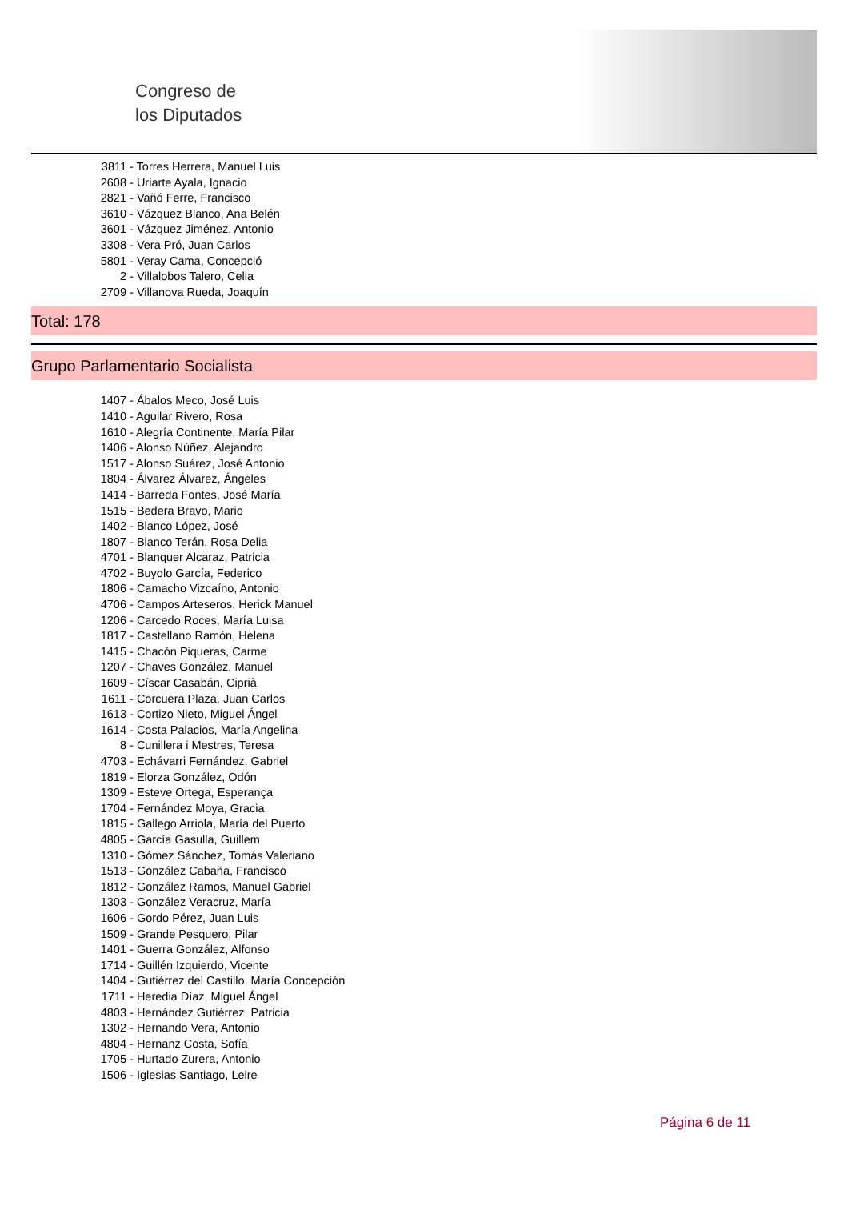Congreso de
los Diputados
3811 - Torres Herrera, Manuel Luis
2608 - Uriarte Ayala, Ignacio
2821 - Vañó Ferre, Francisco
3610 - Vázquez Blanco, Ana Belén
3601 - Vázquez Jiménez, Antonio
3308 - Vera Pró, Juan Carlos
5801 - Veray Cama, Concepció
2 - Villalobos Talero, Celia
2709 - Villanova Rueda, Joaquín
Total: 178
Grupo Parlamentario Socialista
1407 - Ábalos Meco, José Luis
1410 - Aguilar Rivero, Rosa
1610 - Alegría Continente, María Pilar
1406 - Alonso Núñez, Alejandro
1517 - Alonso Suárez, José Antonio
1804 - Álvarez Álvarez, Ángeles
1414 - Barreda Fontes, José María
1515 - Bedera Bravo, Mario
1402 - Blanco López, José
1807 - Blanco Terán, Rosa Delia
4701 - Blanquer Alcaraz, Patricia
4702 - Buyolo García, Federico
1806 - Camacho Vizcaíno, Antonio
4706 - Campos Arteseros, Herick Manuel
1206 - Carcedo Roces, María Luisa
1817 - Castellano Ramón, Helena
1415 - Chacón Piqueras, Carme
1207 - Chaves González, Manuel
1609 - Císcar Casabán, Ciprià
1611 - Corcuera Plaza, Juan Carlos
1613 - Cortizo Nieto, Miguel Ángel
1614 - Costa Palacios, María Angelina
8 - Cunillera i Mestres, Teresa
4703 - Echávarri Fernández, Gabriel
1819 - Elorza González, Odón
1309 - Esteve Ortega, Esperança
1704 - Fernández Moya, Gracia
1815 - Gallego Arriola, María del Puerto
4805 - García Gasulla, Guillem
1310 - Gómez Sánchez, Tomás Valeriano
1513 - González Cabaña, Francisco
1812 - González Ramos, Manuel Gabriel
1303 - González Veracruz, María
1606 - Gordo Pérez, Juan Luis
1509 - Grande Pesquero, Pilar
1401 - Guerra González, Alfonso
1714 - Guillén Izquierdo, Vicente
1404 - Gutiérrez del Castillo, María Concepción
1711 - Heredia Díaz, Miguel Ángel
4803 - Hernández Gutiérrez, Patricia
1302 - Hernando Vera, Antonio
4804 - Hernanz Costa, Sofía
1705 - Hurtado Zurera, Antonio
1506 - Iglesias Santiago, Leire
Página 6 de 11